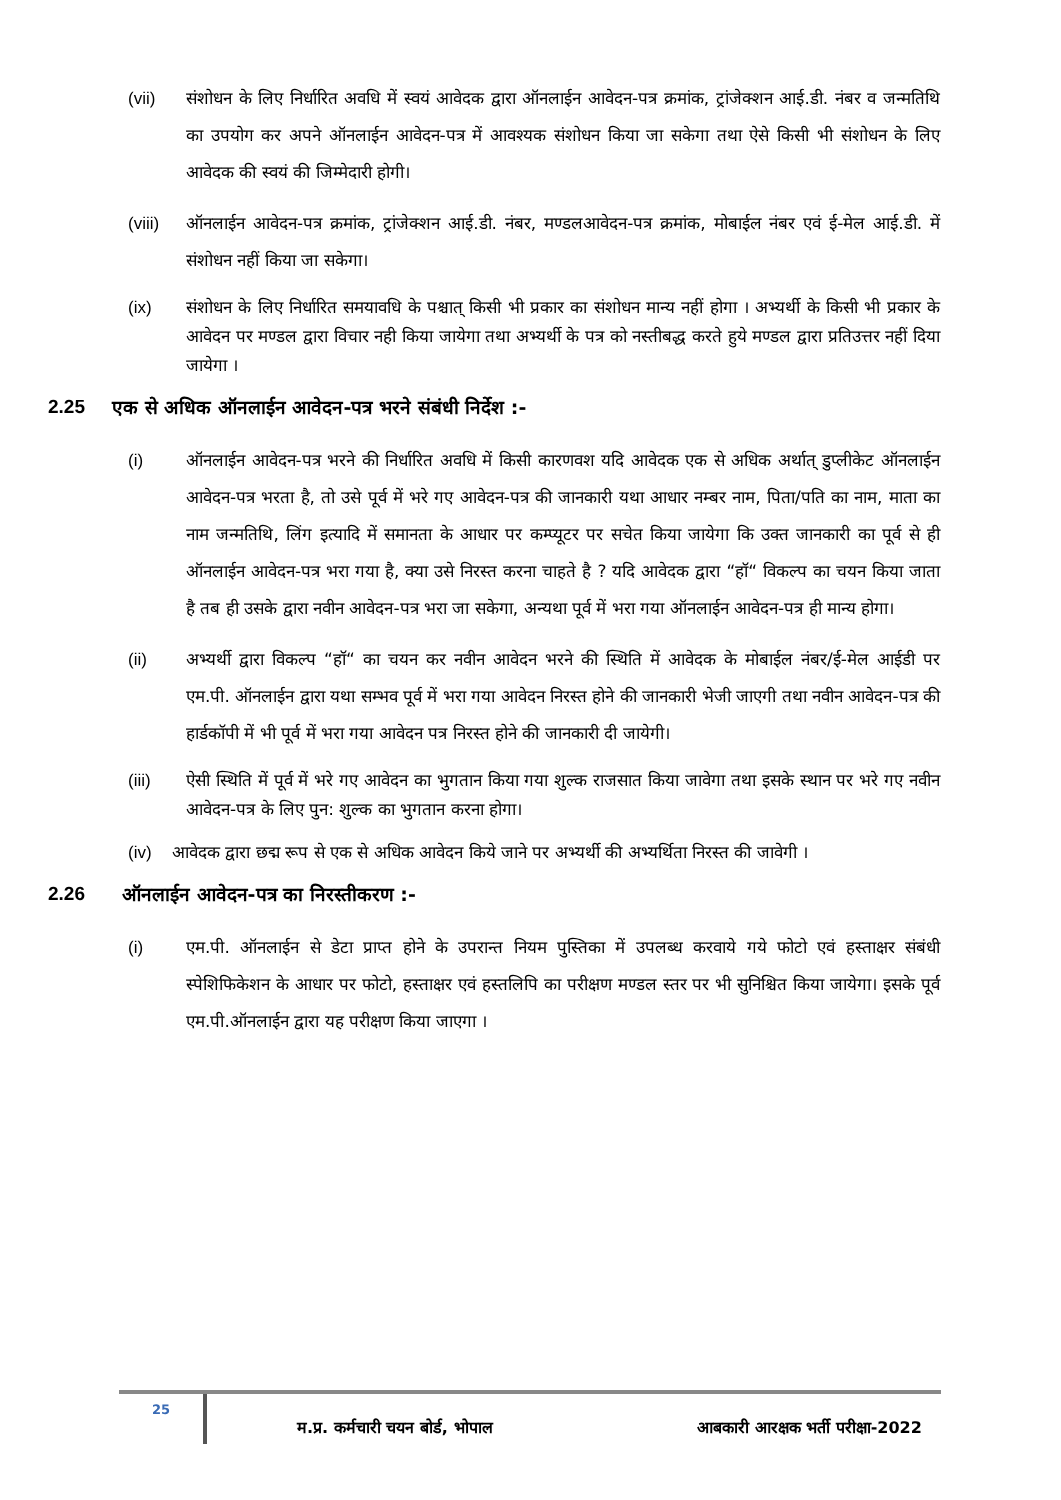(vii) संशोधन के लिए निर्धारित अवधि में स्वयं आवेदक द्वारा ऑनलाईन आवेदन-पत्र क्रमांक, ट्रांजेक्शन आई.डी. नंबर व जन्मतिथि का उपयोग कर अपने ऑनलाईन आवेदन-पत्र में आवश्यक संशोधन किया जा सकेगा तथा ऐसे किसी भी संशोधन के लिए आवेदक की स्वयं की जिम्मेदारी होगी।
(viii)
ऑनलाईन आवेदन-पत्र क्रमांक, ट्रांजेक्शन आई.डी. नंबर, मण्डलआवेदन-पत्र क्रमांक, मोबाईल नंबर एवं ई-मेल आई.डी. में संशोधन नहीं किया जा सकेगा।
(ix) संशोधन के लिए निर्धारित समयावधि के पश्चात् किसी भी प्रकार का संशोधन मान्य नहीं होगा । अभ्यर्थी के किसी भी प्रकार के आवेदन पर मण्डल द्वारा विचार नही किया जायेगा तथा अभ्यर्थी के पत्र को नस्तीबद्ध करते हुये मण्डल द्वारा प्रतिउत्तर नहीं दिया जायेगा ।
2.25 एक से अधिक ऑनलाईन आवेदन-पत्र भरने संबंधी निर्देश :-
(i) ऑनलाईन आवेदन-पत्र भरने की निर्धारित अवधि में किसी कारणवश यदि आवेदक एक से अधिक अर्थात् डुप्लीकेट ऑनलाईन आवेदन-पत्र भरता है, तो उसे पूर्व में भरे गए आवेदन-पत्र की जानकारी यथा आधार नम्बर नाम, पिता/पति का नाम, माता का नाम जन्मतिथि, लिंग इत्यादि में समानता के आधार पर कम्प्यूटर पर सचेत किया जायेगा कि उक्त जानकारी का पूर्व से ही ऑनलाईन आवेदन-पत्र भरा गया है, क्या उसे निरस्त करना चाहते है ? यदि आवेदक द्वारा “हॉ“ विकल्प का चयन किया जाता है तब ही उसके द्वारा नवीन आवेदन-पत्र भरा जा सकेगा, अन्यथा पूर्व में भरा गया ऑनलाईन आवेदन-पत्र ही मान्य होगा।
(ii) अभ्यर्थी द्वारा विकल्प “हॉ“ का चयन कर नवीन आवेदन भरने की स्थिति में आवेदक के मोबाईल नंबर/ई-मेल आईडी पर एम.पी. ऑनलाईन द्वारा यथा सम्भव पूर्व में भरा गया आवेदन निरस्त होने की जानकारी भेजी जाएगी तथा नवीन आवेदन-पत्र की हार्डकॉपी में भी पूर्व में भरा गया आवेदन पत्र निरस्त होने की जानकारी दी जायेगी।
(iii) ऐसी स्थिति में पूर्व में भरे गए आवेदन का भुगतान किया गया शुल्क राजसात किया जावेगा तथा इसके स्थान पर भरे गए नवीन आवेदन-पत्र के लिए पुन: शुल्क का भुगतान करना होगा।
(iv) आवेदक द्वारा छद्म रूप से एक से अधिक आवेदन किये जाने पर अभ्यर्थी की अभ्यर्थिता निरस्त की जावेगी ।
2.26 ऑनलाईन आवेदन-पत्र का निरस्तीकरण :-
(i) एम.पी. ऑनलाईन से डेटा प्राप्त होने के उपरान्त नियम पुस्तिका में उपलब्ध करवाये गये फोटो एवं हस्ताक्षर संबंधी स्पेशिफिकेशन के आधार पर फोटो, हस्ताक्षर एवं हस्तलिपि का परीक्षण मण्डल स्तर पर भी सुनिश्चित किया जायेगा। इसके पूर्व एम.पी.ऑनलाईन द्वारा यह परीक्षण किया जाएगा ।
25
म.प्र. कर्मचारी चयन बोर्ड, भोपाल आबकारी आरक्षक भर्ती परीक्षा-2022